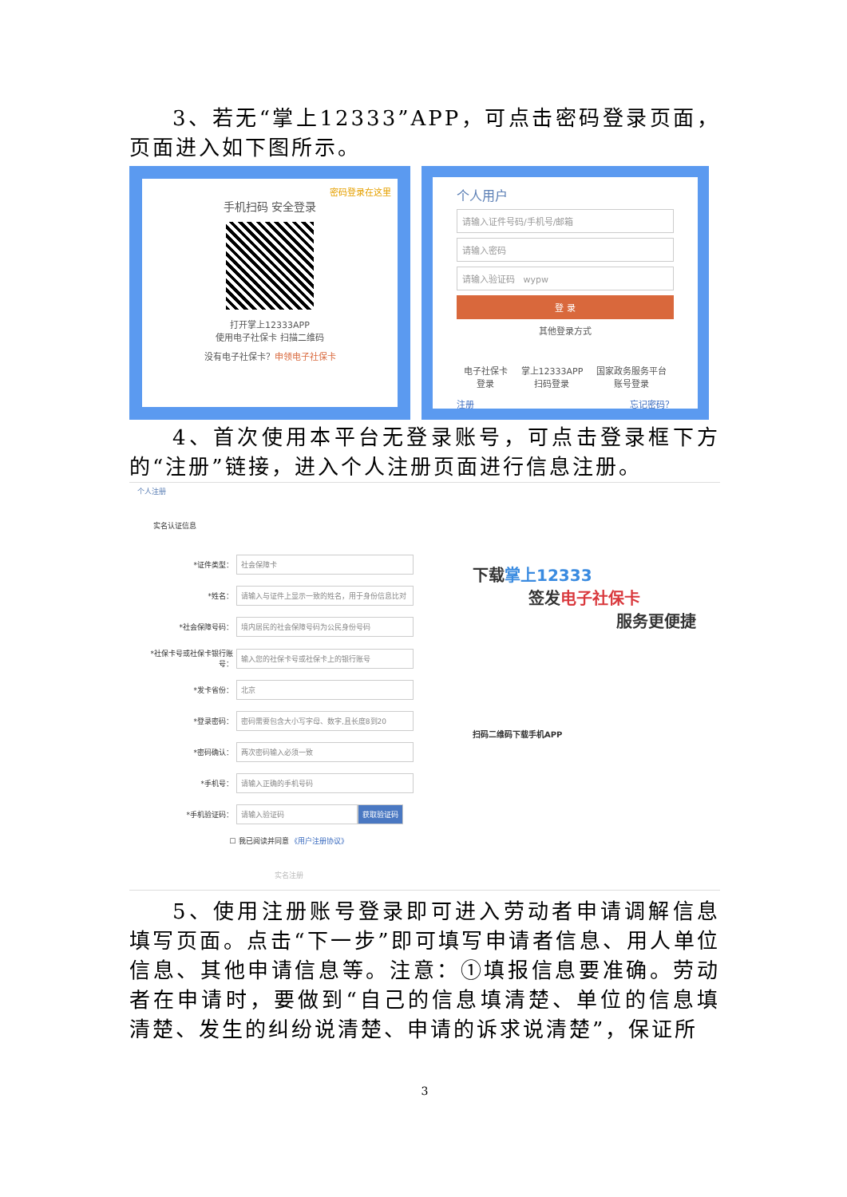3、若无“掌上12333”APP，可点击密码登录页面，页面进入如下图所示。
密码登录在这里
手机扫码 安全登录
打开掌上12333APP
使用电子社保卡 扫描二维码
没有电子社保卡？申领电子社保卡
个人用户
请输入证件号码/手机号/邮箱
请输入密码
请输入验证码 wypw
登 录
其他登录方式
电子社保卡
登录 掌上12333APP
扫码登录 国家政务服务平台
账号登录
注册 忘记密码？
4、首次使用本平台无登录账号，可点击登录框下方的“注册”链接，进入个人注册页面进行信息注册。
个人注册
实名认证信息
*证件类型： 社会保障卡
*姓名： 请输入与证件上显示一致的姓名，用于身份信息比对
*社会保障号码： 境内居民的社会保障号码为公民身份号码
*社保卡号或社保卡银行账号： 输入您的社保卡号或社保卡上的银行账号
*发卡省份： 北京
*登录密码： 密码需要包含大小写字母、数字,且长度8到20
*密码确认： 两次密码输入必须一致
*手机号： 请输入正确的手机号码
*手机验证码： 请输入验证码 获取验证码
☐ 我已阅读并同意 《用户注册协议》
实名注册
下载掌上12333
签发电子社保卡
服务更便捷
扫码二维码下载手机APP
5、使用注册账号登录即可进入劳动者申请调解信息填写页面。点击“下一步”即可填写申请者信息、用人单位信息、其他申请信息等。注意：①填报信息要准确。劳动者在申请时，要做到“自己的信息填清楚、单位的信息填清楚、发生的纠纷说清楚、申请的诉求说清楚”，保证所
3